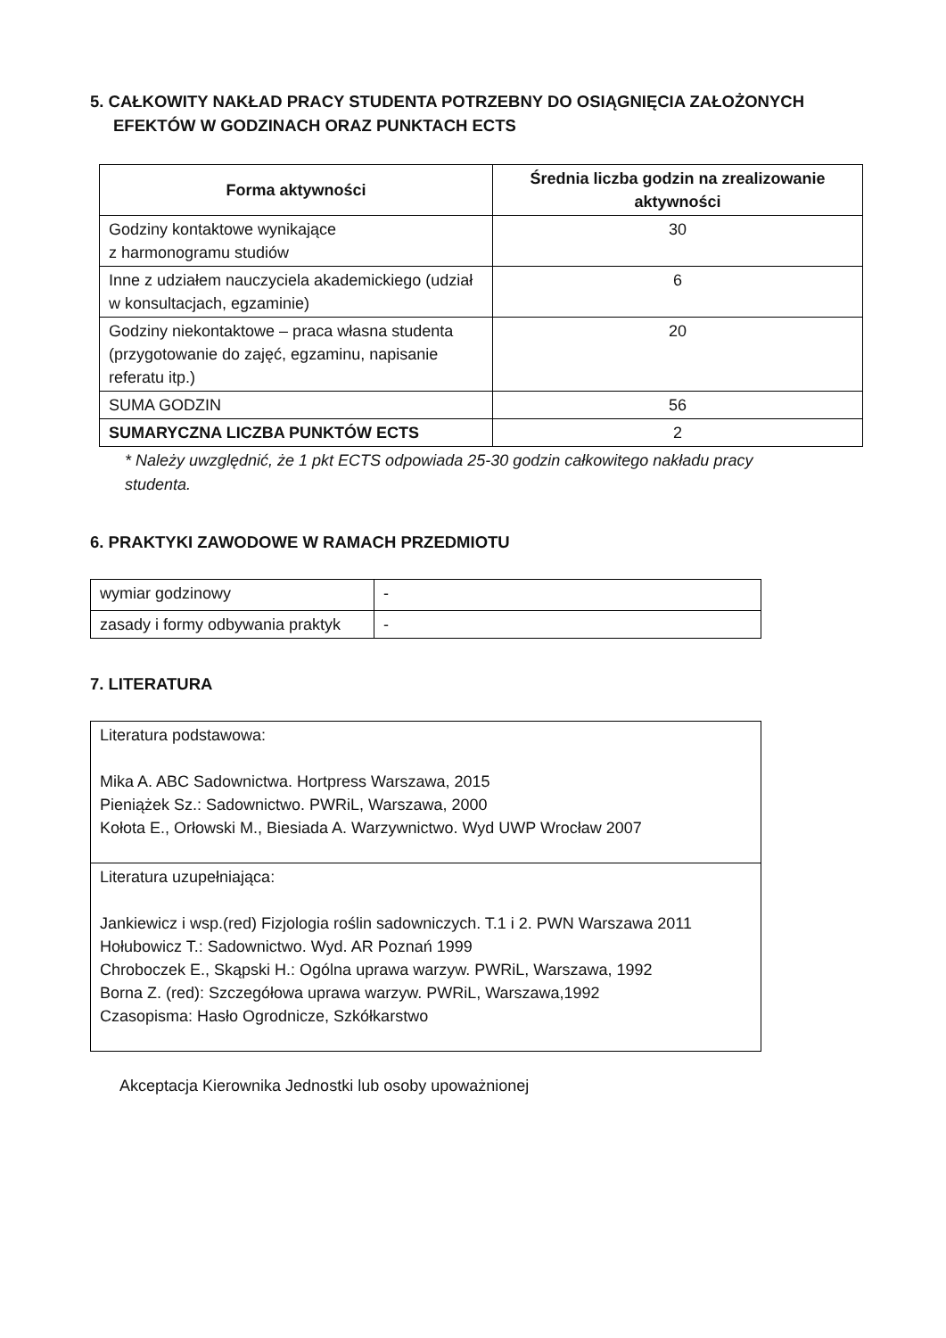5. CAŁKOWITY NAKŁAD PRACY STUDENTA POTRZEBNY DO OSIĄGNIĘCIA ZAŁOŻONYCH
EFEKTÓW W GODZINACH ORAZ PUNKTACH ECTS
| Forma aktywności | Średnia liczba godzin na zrealizowanie aktywności |
| --- | --- |
| Godziny kontaktowe wynikające z harmonogramu studiów | 30 |
| Inne z udziałem nauczyciela akademickiego (udział w konsultacjach, egzaminie) | 6 |
| Godziny niekontaktowe – praca własna studenta (przygotowanie do zajęć, egzaminu, napisanie referatu itp.) | 20 |
| SUMA GODZIN | 56 |
| SUMARYCZNA LICZBA PUNKTÓW ECTS | 2 |
* Należy uwzględnić, że 1 pkt ECTS odpowiada 25-30 godzin całkowitego nakładu pracy studenta.
6. PRAKTYKI ZAWODOWE W RAMACH PRZEDMIOTU
| wymiar godzinowy | - |
| zasady i formy odbywania praktyk | - |
7. LITERATURA
| Literatura podstawowa: Mika A. ABC Sadownictwa. Hortpress Warszawa, 2015 Pieniążek Sz.: Sadownictwo. PWRiL, Warszawa, 2000 Kołota E., Orłowski M., Biesiada A. Warzywnictwo. Wyd UWP Wrocław 2007 |
| Literatura uzupełniająca: Jankiewicz i wsp.(red) Fizjologia roślin sadowniczych. T.1 i 2. PWN Warszawa 2011 Hołubowicz T.: Sadownictwo. Wyd. AR Poznań 1999 Chroboczek E., Skąpski H.: Ogólna uprawa warzyw. PWRiL, Warszawa, 1992 Borna Z. (red): Szczegółowa uprawa warzyw. PWRiL, Warszawa,1992 Czasopisma: Hasło Ogrodnicze, Szkółkarstwo |
Akceptacja Kierownika Jednostki lub osoby upoważnionej